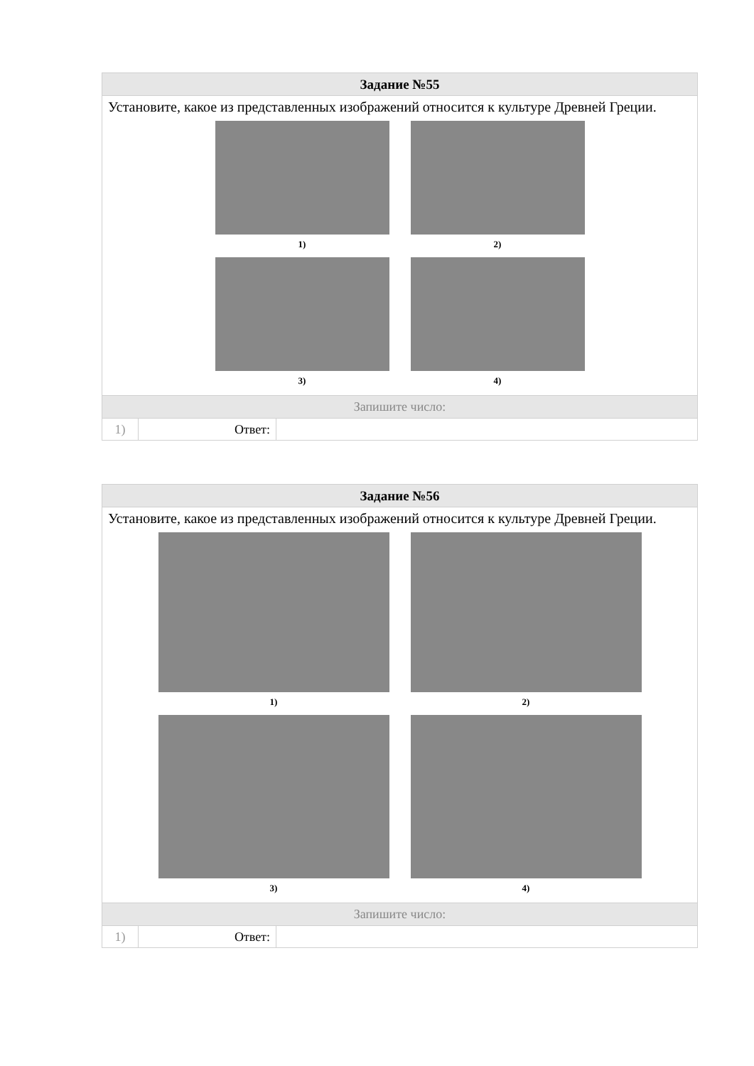| Задание №55 | | |
| Установите, какое из представленных изображений относится к культуре Древней Греции. 1) 2) 3) 4) | | |
| Запишите число: | | |
| 1) | Ответ: | |
| Задание №56 | | |
| Установите, какое из представленных изображений относится к культуре Древней Греции. 1) 2) 3) 4) | | |
| Запишите число: | | |
| 1) | Ответ: | |